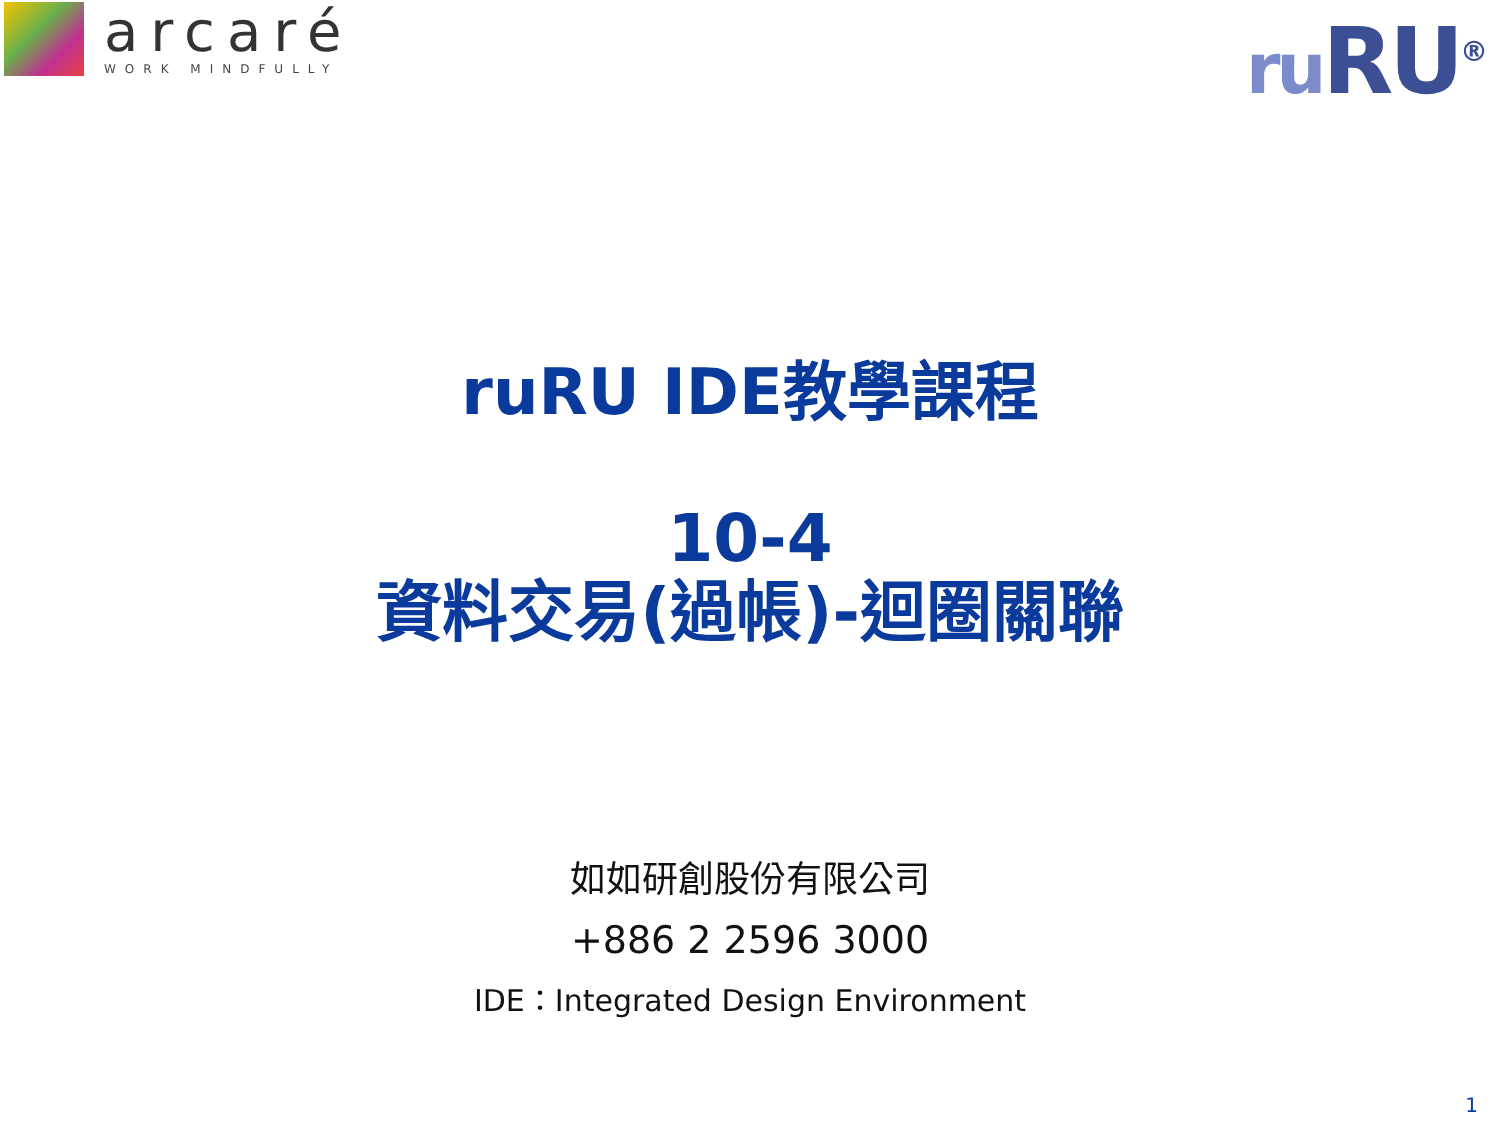arcaré
WORK MINDFULLY
ru RU<sup>®</sup>
ruRU IDE教學課程
10-4
資料交易(過帳)-迴圈關聯
如如研創股份有限公司
+886 2 2596 3000
IDE：Integrated Design Environment
1